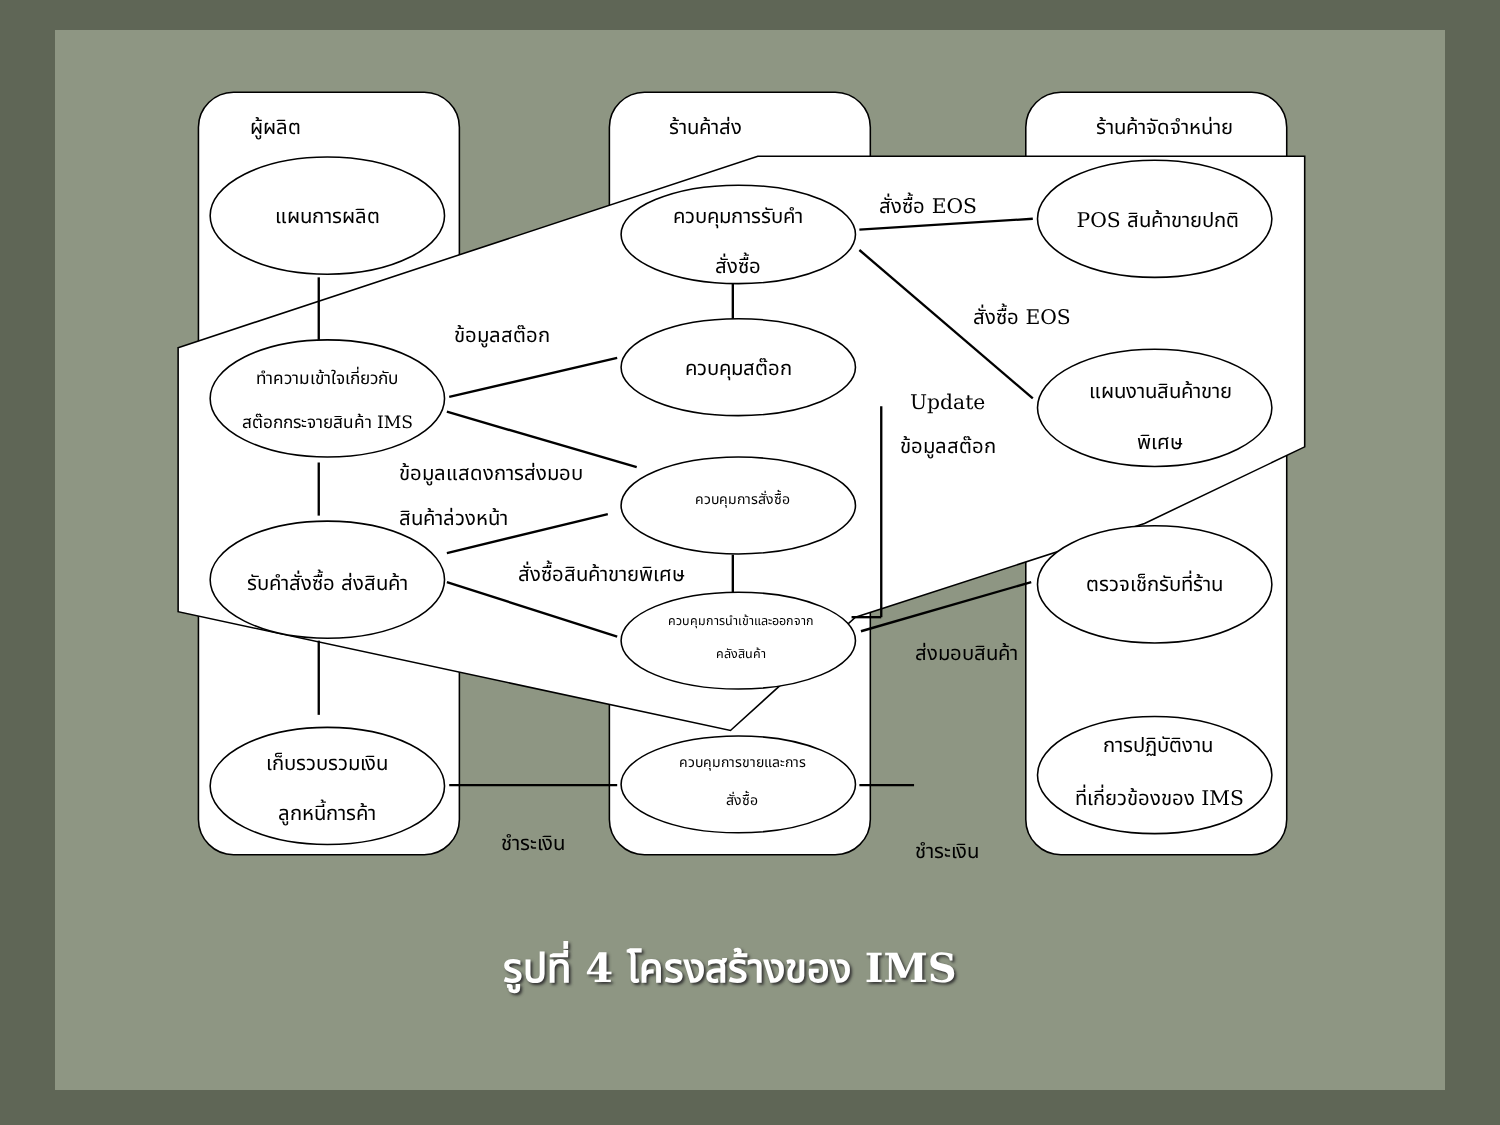ผู้ผลิต
ร้านค้าส่ง
ร้านค้าจัดจำหน่าย
แผนการผลิต
ทำความเข้าใจเกี่ยวกับ
สต๊อกกระจายสินค้า IMS
รับคำสั่งซื้อ ส่งสินค้า
เก็บรวบรวมเงิน
ลูกหนี้การค้า
ควบคุมการรับคำ
สั่งซื้อ
ควบคุมสต๊อก
ควบคุมการสั่งซื้อ
ควบคุมการนำเข้าและออกจาก
คลังสินค้า
ควบคุมการขายและการ
สั่งซื้อ
POS สินค้าขายปกติ
แผนงานสินค้าขาย
พิเศษ
ตรวจเช็กรับที่ร้าน
การปฏิบัติงาน
ที่เกี่ยวข้องของ IMS
สั่งซื้อ EOS
สั่งซื้อ EOS
ข้อมูลสต๊อก
Update
ข้อมูลสต๊อก
ข้อมูลแสดงการส่งมอบ
สินค้าล่วงหน้า
สั่งซื้อสินค้าขายพิเศษ
ส่งมอบสินค้า
ชำระเงิน
ชำระเงิน
รูปที่ 4 โครงสร้างของ IMS